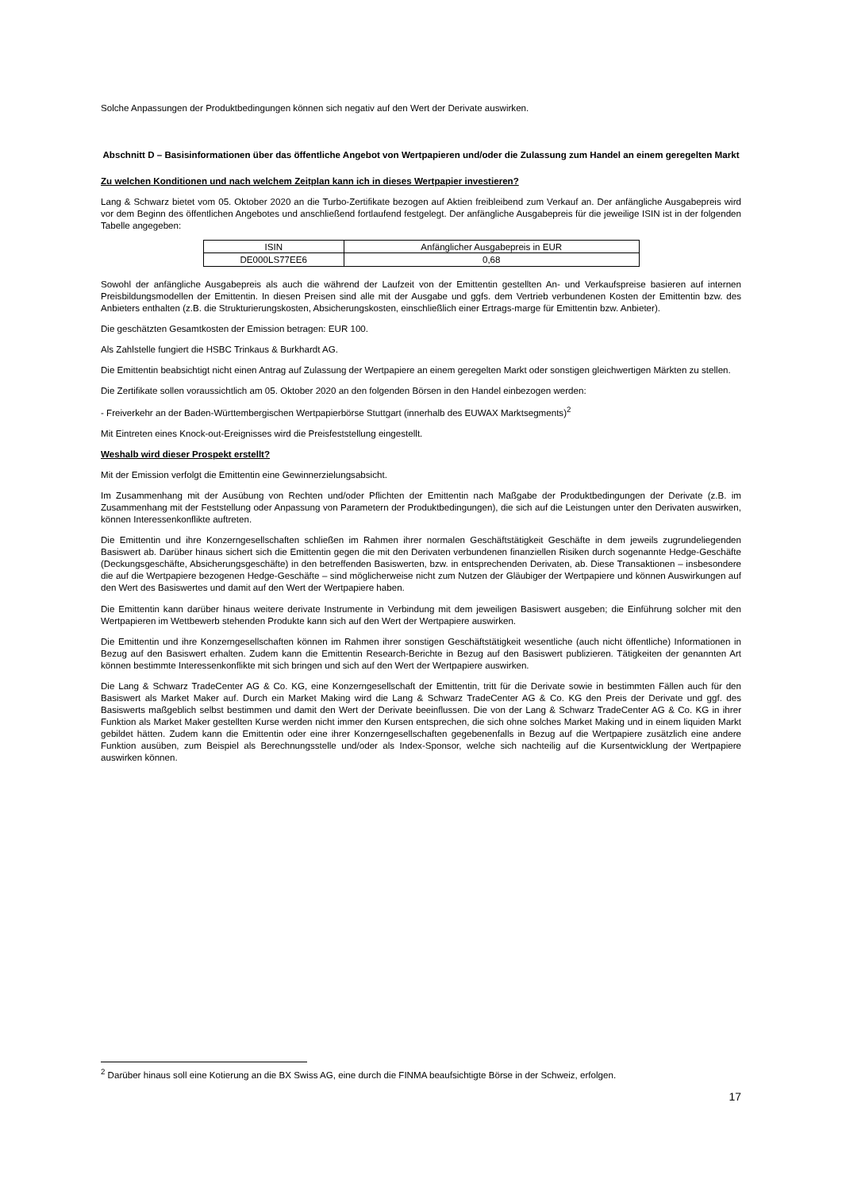Solche Anpassungen der Produktbedingungen können sich negativ auf den Wert der Derivate auswirken.
Abschnitt D – Basisinformationen über das öffentliche Angebot von Wertpapieren und/oder die Zulassung zum Handel an einem geregelten Markt
Zu welchen Konditionen und nach welchem Zeitplan kann ich in dieses Wertpapier investieren?
Lang & Schwarz bietet vom 05. Oktober 2020 an die Turbo-Zertifikate bezogen auf Aktien freibleibend zum Verkauf an. Der anfängliche Ausgabepreis wird vor dem Beginn des öffentlichen Angebotes und anschließend fortlaufend festgelegt. Der anfängliche Ausgabepreis für die jeweilige ISIN ist in der folgenden Tabelle angegeben:
| ISIN | Anfänglicher Ausgabepreis in EUR |
| DE000LS77EE6 | 0,68 |
Sowohl der anfängliche Ausgabepreis als auch die während der Laufzeit von der Emittentin gestellten An- und Verkaufspreise basieren auf internen Preisbildungsmodellen der Emittentin. In diesen Preisen sind alle mit der Ausgabe und ggfs. dem Vertrieb verbundenen Kosten der Emittentin bzw. des Anbieters enthalten (z.B. die Strukturierungskosten, Absicherungskosten, einschließlich einer Ertrags-marge für Emittentin bzw. Anbieter).
Die geschätzten Gesamtkosten der Emission betragen: EUR 100.
Als Zahlstelle fungiert die HSBC Trinkaus & Burkhardt AG.
Die Emittentin beabsichtigt nicht einen Antrag auf Zulassung der Wertpapiere an einem geregelten Markt oder sonstigen gleichwertigen Märkten zu stellen.
Die Zertifikate sollen voraussichtlich am 05. Oktober 2020 an den folgenden Börsen in den Handel einbezogen werden:
- Freiverkehr an der Baden-Württembergischen Wertpapierbörse Stuttgart (innerhalb des EUWAX Marktsegments)<sup>2</sup>
Mit Eintreten eines Knock-out-Ereignisses wird die Preisfeststellung eingestellt.
Weshalb wird dieser Prospekt erstellt?
Mit der Emission verfolgt die Emittentin eine Gewinnerzielungsabsicht.
Im Zusammenhang mit der Ausübung von Rechten und/oder Pflichten der Emittentin nach Maßgabe der Produktbedingungen der Derivate (z.B. im Zusammenhang mit der Feststellung oder Anpassung von Parametern der Produktbedingungen), die sich auf die Leistungen unter den Derivaten auswirken, können Interessenkonflikte auftreten.
Die Emittentin und ihre Konzerngesellschaften schließen im Rahmen ihrer normalen Geschäftstätigkeit Geschäfte in dem jeweils zugrundeliegenden Basiswert ab. Darüber hinaus sichert sich die Emittentin gegen die mit den Derivaten verbundenen finanziellen Risiken durch sogenannte Hedge-Geschäfte (Deckungsgeschäfte, Absicherungsgeschäfte) in den betreffenden Basiswerten, bzw. in entsprechenden Derivaten, ab. Diese Transaktionen – insbesondere die auf die Wertpapiere bezogenen Hedge-Geschäfte – sind möglicherweise nicht zum Nutzen der Gläubiger der Wertpapiere und können Auswirkungen auf den Wert des Basiswertes und damit auf den Wert der Wertpapiere haben.
Die Emittentin kann darüber hinaus weitere derivate Instrumente in Verbindung mit dem jeweiligen Basiswert ausgeben; die Einführung solcher mit den Wertpapieren im Wettbewerb stehenden Produkte kann sich auf den Wert der Wertpapiere auswirken.
Die Emittentin und ihre Konzerngesellschaften können im Rahmen ihrer sonstigen Geschäftstätigkeit wesentliche (auch nicht öffentliche) Informationen in Bezug auf den Basiswert erhalten. Zudem kann die Emittentin Research-Berichte in Bezug auf den Basiswert publizieren. Tätigkeiten der genannten Art können bestimmte Interessenkonflikte mit sich bringen und sich auf den Wert der Wertpapiere auswirken.
Die Lang & Schwarz TradeCenter AG & Co. KG, eine Konzerngesellschaft der Emittentin, tritt für die Derivate sowie in bestimmten Fällen auch für den Basiswert als Market Maker auf. Durch ein Market Making wird die Lang & Schwarz TradeCenter AG & Co. KG den Preis der Derivate und ggf. des Basiswerts maßgeblich selbst bestimmen und damit den Wert der Derivate beeinflussen. Die von der Lang & Schwarz TradeCenter AG & Co. KG in ihrer Funktion als Market Maker gestellten Kurse werden nicht immer den Kursen entsprechen, die sich ohne solches Market Making und in einem liquiden Markt gebildet hätten. Zudem kann die Emittentin oder eine ihrer Konzerngesellschaften gegebenenfalls in Bezug auf die Wertpapiere zusätzlich eine andere Funktion ausüben, zum Beispiel als Berechnungsstelle und/oder als Index-Sponsor, welche sich nachteilig auf die Kursentwicklung der Wertpapiere auswirken können.
<sup>2</sup> Darüber hinaus soll eine Kotierung an die BX Swiss AG, eine durch die FINMA beaufsichtigte Börse in der Schweiz, erfolgen.
17